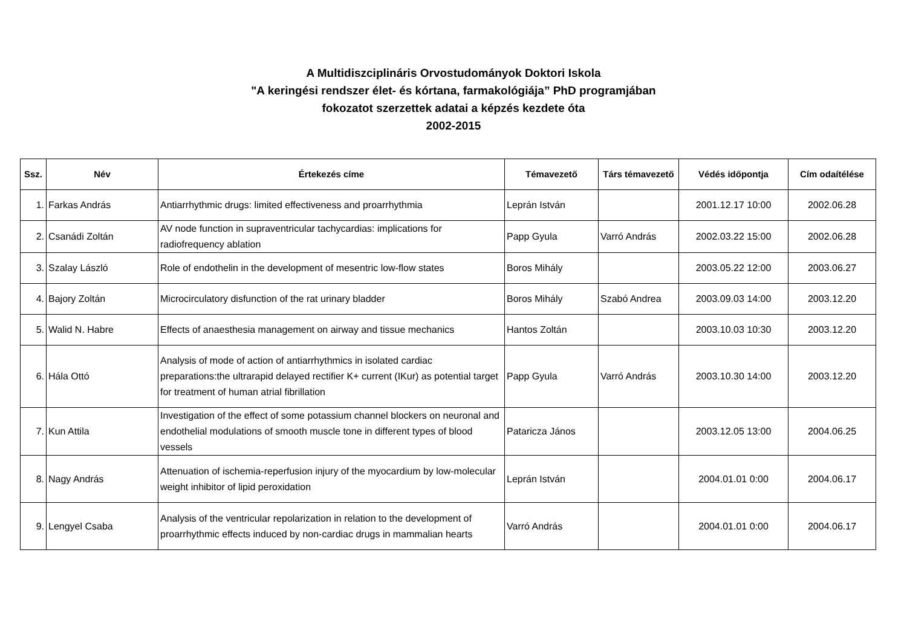A Multidiszciplináris Orvostudományok Doktori Iskola
"A keringési rendszer élet- és kórtana, farmakológiája” PhD programjában
fokozatot szerzettek adatai a képzés kezdete óta
2002-2015
| Ssz. | Név | Értekezés címe | Témavezető | Társ témavezető | Védés időpontja | Cím odaítélése |
| --- | --- | --- | --- | --- | --- | --- |
| 1. | Farkas András | Antiarrhythmic drugs: limited effectiveness and proarrhythmia | Leprán István | | 2001.12.17 10:00 | 2002.06.28 |
| 2. | Csanádi Zoltán | AV node function in supraventricular tachycardias: implications for radiofrequency ablation | Papp Gyula | Varró András | 2002.03.22 15:00 | 2002.06.28 |
| 3. | Szalay László | Role of endothelin in the development of mesentric low-flow states | Boros Mihály | | 2003.05.22 12:00 | 2003.06.27 |
| 4. | Bajory Zoltán | Microcirculatory disfunction of the rat urinary bladder | Boros Mihály | Szabó Andrea | 2003.09.03 14:00 | 2003.12.20 |
| 5. | Walid N. Habre | Effects of anaesthesia management on airway and tissue mechanics | Hantos Zoltán | | 2003.10.03 10:30 | 2003.12.20 |
| 6. | Hála Ottó | Analysis of mode of action of antiarrhythmics in isolated cardiac preparations:the ultrarapid delayed rectifier K+ current (IKur) as potential target for treatment of human atrial fibrillation | Papp Gyula | Varró András | 2003.10.30 14:00 | 2003.12.20 |
| 7. | Kun Attila | Investigation of the effect of some potassium channel blockers on neuronal and endothelial modulations of smooth muscle tone in different types of blood vessels | Pataricza János | | 2003.12.05 13:00 | 2004.06.25 |
| 8. | Nagy András | Attenuation of ischemia-reperfusion injury of the myocardium by low-molecular weight inhibitor of lipid peroxidation | Leprán István | | 2004.01.01 0:00 | 2004.06.17 |
| 9. | Lengyel Csaba | Analysis of the ventricular repolarization in relation to the development of proarrhythmic effects induced by non-cardiac drugs in mammalian hearts | Varró András | | 2004.01.01 0:00 | 2004.06.17 |